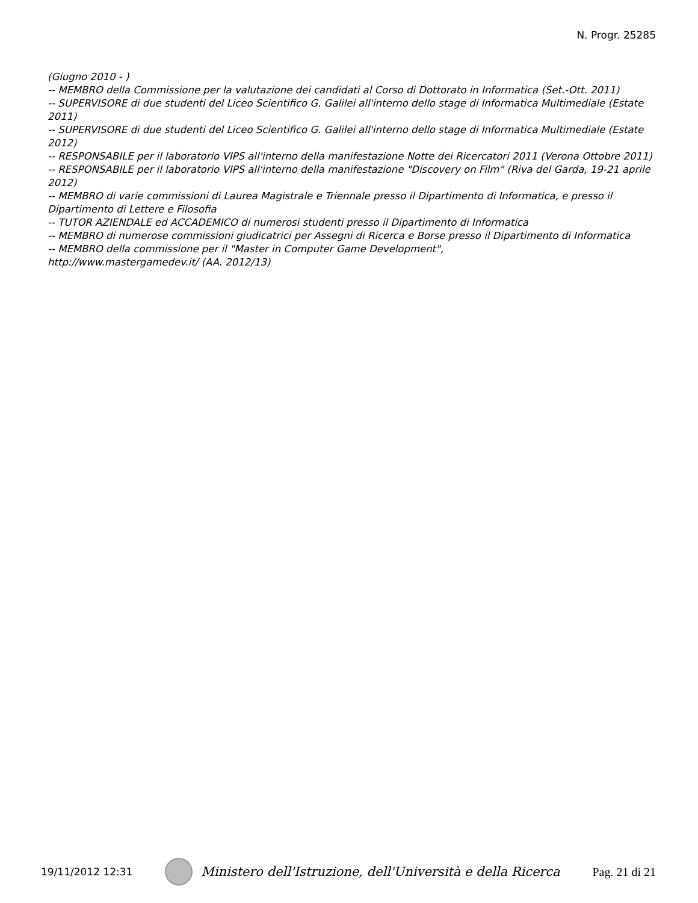N. Progr. 25285
(Giugno 2010 - )
-- MEMBRO della Commissione per la valutazione dei candidati al Corso di Dottorato in Informatica (Set.-Ott. 2011)
-- SUPERVISORE di due studenti del Liceo Scientifico G. Galilei all'interno dello stage di Informatica Multimediale (Estate 2011)
-- SUPERVISORE di due studenti del Liceo Scientifico G. Galilei all'interno dello stage di Informatica Multimediale (Estate 2012)
-- RESPONSABILE per il laboratorio VIPS all'interno della manifestazione Notte dei Ricercatori 2011 (Verona Ottobre 2011)
-- RESPONSABILE per il laboratorio VIPS all'interno della manifestazione "Discovery on Film" (Riva del Garda, 19-21 aprile 2012)
-- MEMBRO di varie commissioni di Laurea Magistrale e Triennale presso il Dipartimento di Informatica, e presso il Dipartimento di Lettere e Filosofia
-- TUTOR AZIENDALE ed ACCADEMICO di numerosi studenti presso il Dipartimento di Informatica
-- MEMBRO di numerose commissioni giudicatrici per Assegni di Ricerca e Borse presso il Dipartimento di Informatica
-- MEMBRO della commissione per il "Master in Computer Game Development",
http://www.mastergamedev.it/ (AA. 2012/13)
19/11/2012 12:31 Ministero dell'Istruzione, dell'Università e della Ricerca Pag. 21 di 21